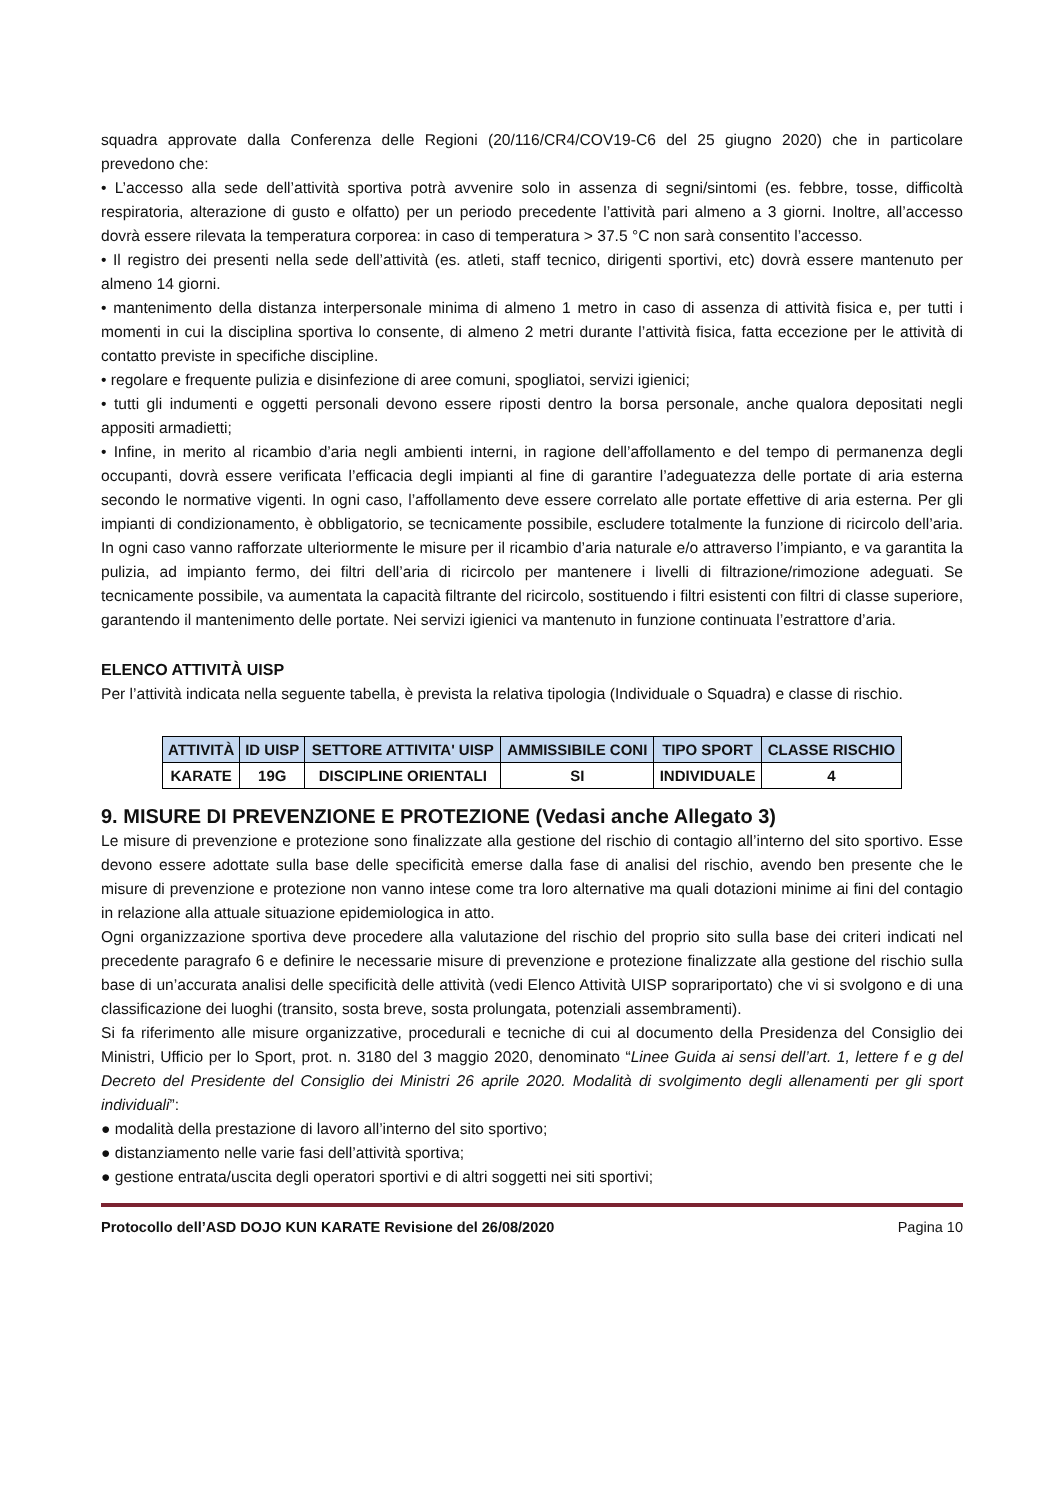squadra approvate dalla Conferenza delle Regioni (20/116/CR4/COV19-C6 del 25 giugno 2020) che in particolare prevedono che:
• L’accesso alla sede dell’attività sportiva potrà avvenire solo in assenza di segni/sintomi (es. febbre, tosse, difficoltà respiratoria, alterazione di gusto e olfatto) per un periodo precedente l’attività pari almeno a 3 giorni. Inoltre, all’accesso dovrà essere rilevata la temperatura corporea: in caso di temperatura > 37.5 °C non sarà consentito l’accesso.
• Il registro dei presenti nella sede dell’attività (es. atleti, staff tecnico, dirigenti sportivi, etc) dovrà essere mantenuto per almeno 14 giorni.
• mantenimento della distanza interpersonale minima di almeno 1 metro in caso di assenza di attività fisica e, per tutti i momenti in cui la disciplina sportiva lo consente, di almeno 2 metri durante l’attività fisica, fatta eccezione per le attività di contatto previste in specifiche discipline.
• regolare e frequente pulizia e disinfezione di aree comuni, spogliatoi, servizi igienici;
• tutti gli indumenti e oggetti personali devono essere riposti dentro la borsa personale, anche qualora depositati negli appositi armadietti;
• Infine, in merito al ricambio d’aria negli ambienti interni, in ragione dell’affollamento e del tempo di permanenza degli occupanti, dovrà essere verificata l’efficacia degli impianti al fine di garantire l’adeguatezza delle portate di aria esterna secondo le normative vigenti. In ogni caso, l’affollamento deve essere correlato alle portate effettive di aria esterna. Per gli impianti di condizionamento, è obbligatorio, se tecnicamente possibile, escludere totalmente la funzione di ricircolo dell’aria. In ogni caso vanno rafforzate ulteriormente le misure per il ricambio d’aria naturale e/o attraverso l’impianto, e va garantita la pulizia, ad impianto fermo, dei filtri dell’aria di ricircolo per mantenere i livelli di filtrazione/rimozione adeguati. Se tecnicamente possibile, va aumentata la capacità filtrante del ricircolo, sostituendo i filtri esistenti con filtri di classe superiore, garantendo il mantenimento delle portate. Nei servizi igienici va mantenuto in funzione continuata l’estrattore d’aria.
ELENCO ATTIVITÀ UISP
Per l’attività indicata nella seguente tabella, è prevista la relativa tipologia (Individuale o Squadra) e classe di rischio.
| ATTIVITÀ | ID UISP | SETTORE ATTIVITA' UISP | AMMISSIBILE CONI | TIPO SPORT | CLASSE RISCHIO |
| --- | --- | --- | --- | --- | --- |
| KARATE | 19G | DISCIPLINE ORIENTALI | SI | INDIVIDUALE | 4 |
9. MISURE DI PREVENZIONE E PROTEZIONE (Vedasi anche Allegato 3)
Le misure di prevenzione e protezione sono finalizzate alla gestione del rischio di contagio all’interno del sito sportivo. Esse devono essere adottate sulla base delle specificità emerse dalla fase di analisi del rischio, avendo ben presente che le misure di prevenzione e protezione non vanno intese come tra loro alternative ma quali dotazioni minime ai fini del contagio in relazione alla attuale situazione epidemiologica in atto.
Ogni organizzazione sportiva deve procedere alla valutazione del rischio del proprio sito sulla base dei criteri indicati nel precedente paragrafo 6 e definire le necessarie misure di prevenzione e protezione finalizzate alla gestione del rischio sulla base di un’accurata analisi delle specificità delle attività (vedi Elenco Attività UISP soprariportato) che vi si svolgono e di una classificazione dei luoghi (transito, sosta breve, sosta prolungata, potenziali assembramenti).
Si fa riferimento alle misure organizzative, procedurali e tecniche di cui al documento della Presidenza del Consiglio dei Ministri, Ufficio per lo Sport, prot. n. 3180 del 3 maggio 2020, denominato “Linee Guida ai sensi dell’art. 1, lettere f e g del Decreto del Presidente del Consiglio dei Ministri 26 aprile 2020. Modalità di svolgimento degli allenamenti per gli sport individuali”:
● modalità della prestazione di lavoro all’interno del sito sportivo;
● distanziamento nelle varie fasi dell’attività sportiva;
● gestione entrata/uscita degli operatori sportivi e di altri soggetti nei siti sportivi;
Protocollo dell’ASD DOJO KUN KARATE Revisione del 26/08/2020 Pagina 10